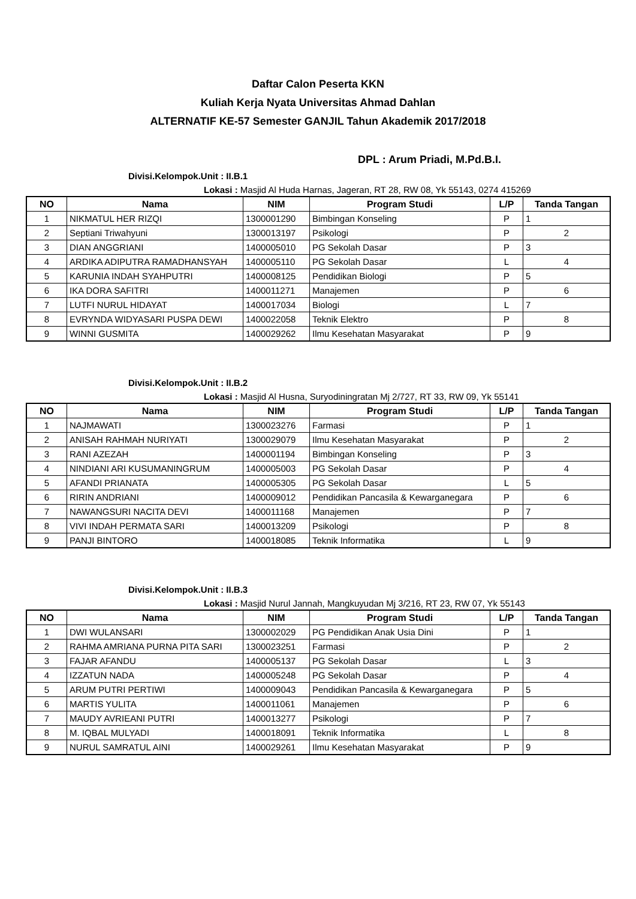Daftar Calon Peserta KKN
Kuliah Kerja Nyata Universitas Ahmad Dahlan
ALTERNATIF KE-57 Semester GANJIL Tahun Akademik 2017/2018
DPL : Arum Priadi, M.Pd.B.I.
Divisi.Kelompok.Unit : II.B.1
Lokasi : Masjid Al Huda Harnas, Jageran, RT 28, RW 08, Yk 55143, 0274 415269
| NO | Nama | NIM | Program Studi | L/P | Tanda Tangan |
| --- | --- | --- | --- | --- | --- |
| 1 | NIKMATUL HER RIZQI | 1300001290 | Bimbingan Konseling | P | 1 |
| 2 | Septiani Triwahyuni | 1300013197 | Psikologi | P | 2 |
| 3 | DIAN ANGGRIANI | 1400005010 | PG Sekolah Dasar | P | 3 |
| 4 | ARDIKA ADIPUTRA RAMADHANSYAH | 1400005110 | PG Sekolah Dasar | L | 4 |
| 5 | KARUNIA INDAH SYAHPUTRI | 1400008125 | Pendidikan Biologi | P | 5 |
| 6 | IKA DORA SAFITRI | 1400011271 | Manajemen | P | 6 |
| 7 | LUTFI NURUL HIDAYAT | 1400017034 | Biologi | L | 7 |
| 8 | EVRYNDA WIDYASARI PUSPA DEWI | 1400022058 | Teknik Elektro | P | 8 |
| 9 | WINNI GUSMITA | 1400029262 | Ilmu Kesehatan Masyarakat | P | 9 |
Divisi.Kelompok.Unit : II.B.2
Lokasi : Masjid Al Husna, Suryodiningratan Mj 2/727, RT 33, RW 09, Yk 55141
| NO | Nama | NIM | Program Studi | L/P | Tanda Tangan |
| --- | --- | --- | --- | --- | --- |
| 1 | NAJMAWATI | 1300023276 | Farmasi | P | 1 |
| 2 | ANISAH RAHMAH NURIYATI | 1300029079 | Ilmu Kesehatan Masyarakat | P | 2 |
| 3 | RANI AZEZAH | 1400001194 | Bimbingan Konseling | P | 3 |
| 4 | NINDIANI ARI KUSUMANINGRUM | 1400005003 | PG Sekolah Dasar | P | 4 |
| 5 | AFANDI PRIANATA | 1400005305 | PG Sekolah Dasar | L | 5 |
| 6 | RIRIN ANDRIANI | 1400009012 | Pendidikan Pancasila & Kewarganegara | P | 6 |
| 7 | NAWANGSURI NACITA DEVI | 1400011168 | Manajemen | P | 7 |
| 8 | VIVI INDAH PERMATA SARI | 1400013209 | Psikologi | P | 8 |
| 9 | PANJI BINTORO | 1400018085 | Teknik Informatika | L | 9 |
Divisi.Kelompok.Unit : II.B.3
Lokasi : Masjid Nurul Jannah, Mangkuyudan Mj 3/216, RT 23, RW 07, Yk 55143
| NO | Nama | NIM | Program Studi | L/P | Tanda Tangan |
| --- | --- | --- | --- | --- | --- |
| 1 | DWI WULANSARI | 1300002029 | PG Pendidikan Anak Usia Dini | P | 1 |
| 2 | RAHMA AMRIANA PURNA PITA SARI | 1300023251 | Farmasi | P | 2 |
| 3 | FAJAR AFANDU | 1400005137 | PG Sekolah Dasar | L | 3 |
| 4 | IZZATUN NADA | 1400005248 | PG Sekolah Dasar | P | 4 |
| 5 | ARUM PUTRI PERTIWI | 1400009043 | Pendidikan Pancasila & Kewarganegara | P | 5 |
| 6 | MARTIS YULITA | 1400011061 | Manajemen | P | 6 |
| 7 | MAUDY AVRIEANI PUTRI | 1400013277 | Psikologi | P | 7 |
| 8 | M. IQBAL MULYADI | 1400018091 | Teknik Informatika | L | 8 |
| 9 | NURUL SAMRATUL AINI | 1400029261 | Ilmu Kesehatan Masyarakat | P | 9 |